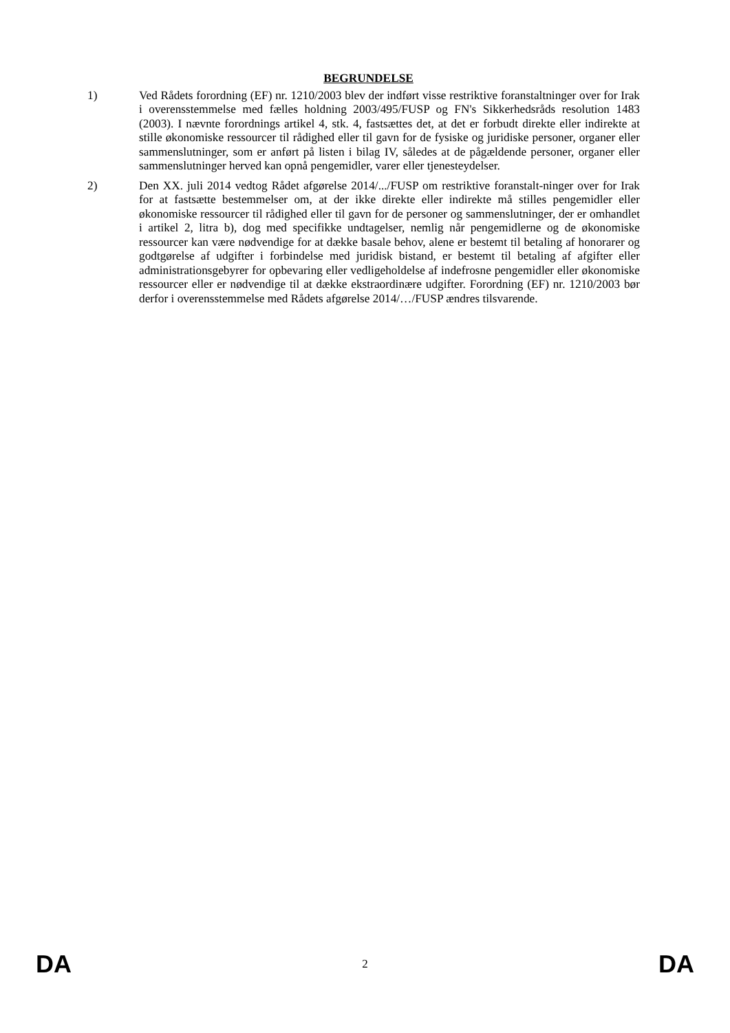BEGRUNDELSE
1) Ved Rådets forordning (EF) nr. 1210/2003 blev der indført visse restriktive foranstaltninger over for Irak i overensstemmelse med fælles holdning 2003/495/FUSP og FN's Sikkerhedsråds resolution 1483 (2003). I nævnte forordnings artikel 4, stk. 4, fastsættes det, at det er forbudt direkte eller indirekte at stille økonomiske ressourcer til rådighed eller til gavn for de fysiske og juridiske personer, organer eller sammenslutninger, som er anført på listen i bilag IV, således at de pågældende personer, organer eller sammenslutninger herved kan opnå pengemidler, varer eller tjenesteydelser.
2) Den XX. juli 2014 vedtog Rådet afgørelse 2014/.../FUSP om restriktive foranstalt-ninger over for Irak for at fastsætte bestemmelser om, at der ikke direkte eller indirekte må stilles pengemidler eller økonomiske ressourcer til rådighed eller til gavn for de personer og sammenslutninger, der er omhandlet i artikel 2, litra b), dog med specifikke undtagelser, nemlig når pengemidlerne og de økonomiske ressourcer kan være nødvendige for at dække basale behov, alene er bestemt til betaling af honorarer og godtgørelse af udgifter i forbindelse med juridisk bistand, er bestemt til betaling af afgifter eller administrationsgebyrer for opbevaring eller vedligeholdelse af indefrosne pengemidler eller økonomiske ressourcer eller er nødvendige til at dække ekstraordinære udgifter. Forordning (EF) nr. 1210/2003 bør derfor i overensstemmelse med Rådets afgørelse 2014/…/FUSP ændres tilsvarende.
DA 2 DA